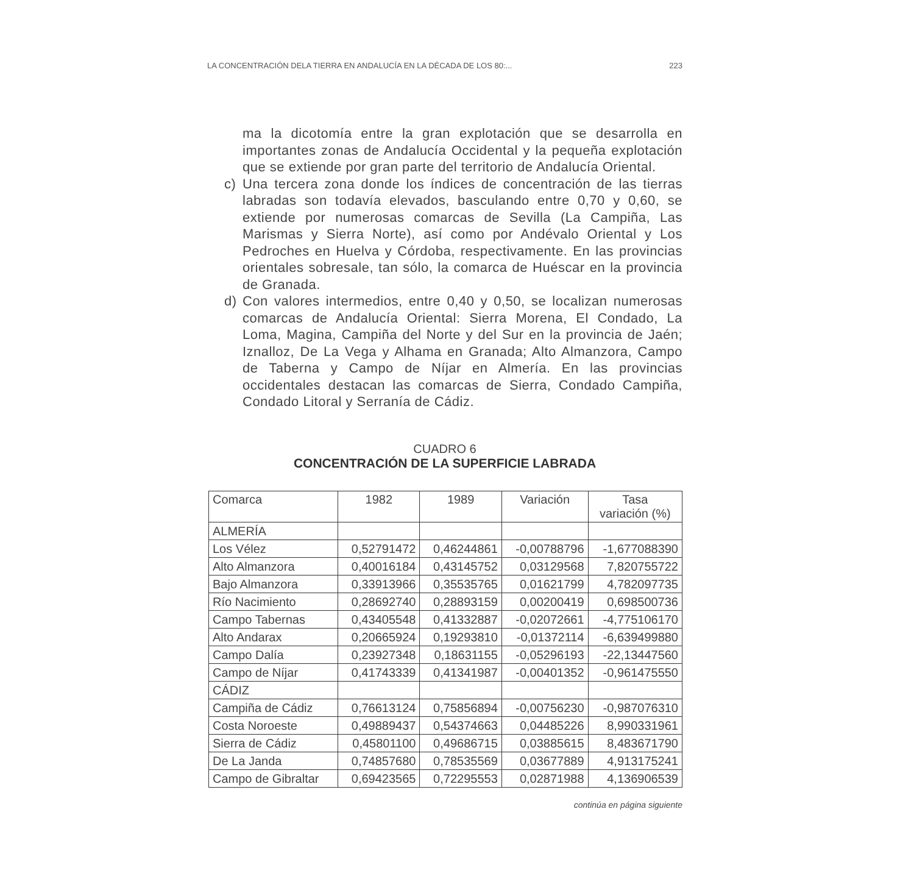LA CONCENTRACIÓN DELA TIERRA EN ANDALUCÍA EN LA DÉCADA DE LOS 80:... 223
ma la dicotomía entre la gran explotación que se desarrolla en importantes zonas de Andalucía Occidental y la pequeña explotación que se extiende por gran parte del territorio de Andalucía Oriental.
c) Una tercera zona donde los índices de concentración de las tierras labradas son todavía elevados, basculando entre 0,70 y 0,60, se extiende por numerosas comarcas de Sevilla (La Campiña, Las Marismas y Sierra Norte), así como por Andévalo Oriental y Los Pedroches en Huelva y Córdoba, respectivamente. En las provincias orientales sobresale, tan sólo, la comarca de Huéscar en la provincia de Granada.
d) Con valores intermedios, entre 0,40 y 0,50, se localizan numerosas comarcas de Andalucía Oriental: Sierra Morena, El Condado, La Loma, Magina, Campiña del Norte y del Sur en la provincia de Jaén; Iznalloz, De La Vega y Alhama en Granada; Alto Almanzora, Campo de Taberna y Campo de Níjar en Almería. En las provincias occidentales destacan las comarcas de Sierra, Condado Campiña, Condado Litoral y Serranía de Cádiz.
CUADRO 6
CONCENTRACIÓN DE LA SUPERFICIE LABRADA
| Comarca | 1982 | 1989 | Variación | Tasa variación (%) |
| --- | --- | --- | --- | --- |
| ALMERÍA | | | | |
| Los Vélez | 0,52791472 | 0,46244861 | -0,00788796 | -1,677088390 |
| Alto Almanzora | 0,40016184 | 0,43145752 | 0,03129568 | 7,820755722 |
| Bajo Almanzora | 0,33913966 | 0,35535765 | 0,01621799 | 4,782097735 |
| Río Nacimiento | 0,28692740 | 0,28893159 | 0,00200419 | 0,698500736 |
| Campo Tabernas | 0,43405548 | 0,41332887 | -0,02072661 | -4,775106170 |
| Alto Andarax | 0,20665924 | 0,19293810 | -0,01372114 | -6,639499880 |
| Campo Dalía | 0,23927348 | 0,18631155 | -0,05296193 | -22,13447560 |
| Campo de Níjar | 0,41743339 | 0,41341987 | -0,00401352 | -0,961475550 |
| CÁDIZ | | | | |
| Campiña de Cádiz | 0,76613124 | 0,75856894 | -0,00756230 | -0,987076310 |
| Costa Noroeste | 0,49889437 | 0,54374663 | 0,04485226 | 8,990331961 |
| Sierra de Cádiz | 0,45801100 | 0,49686715 | 0,03885615 | 8,483671790 |
| De La Janda | 0,74857680 | 0,78535569 | 0,03677889 | 4,913175241 |
| Campo de Gibraltar | 0,69423565 | 0,72295553 | 0,02871988 | 4,136906539 |
continúa en página siguiente